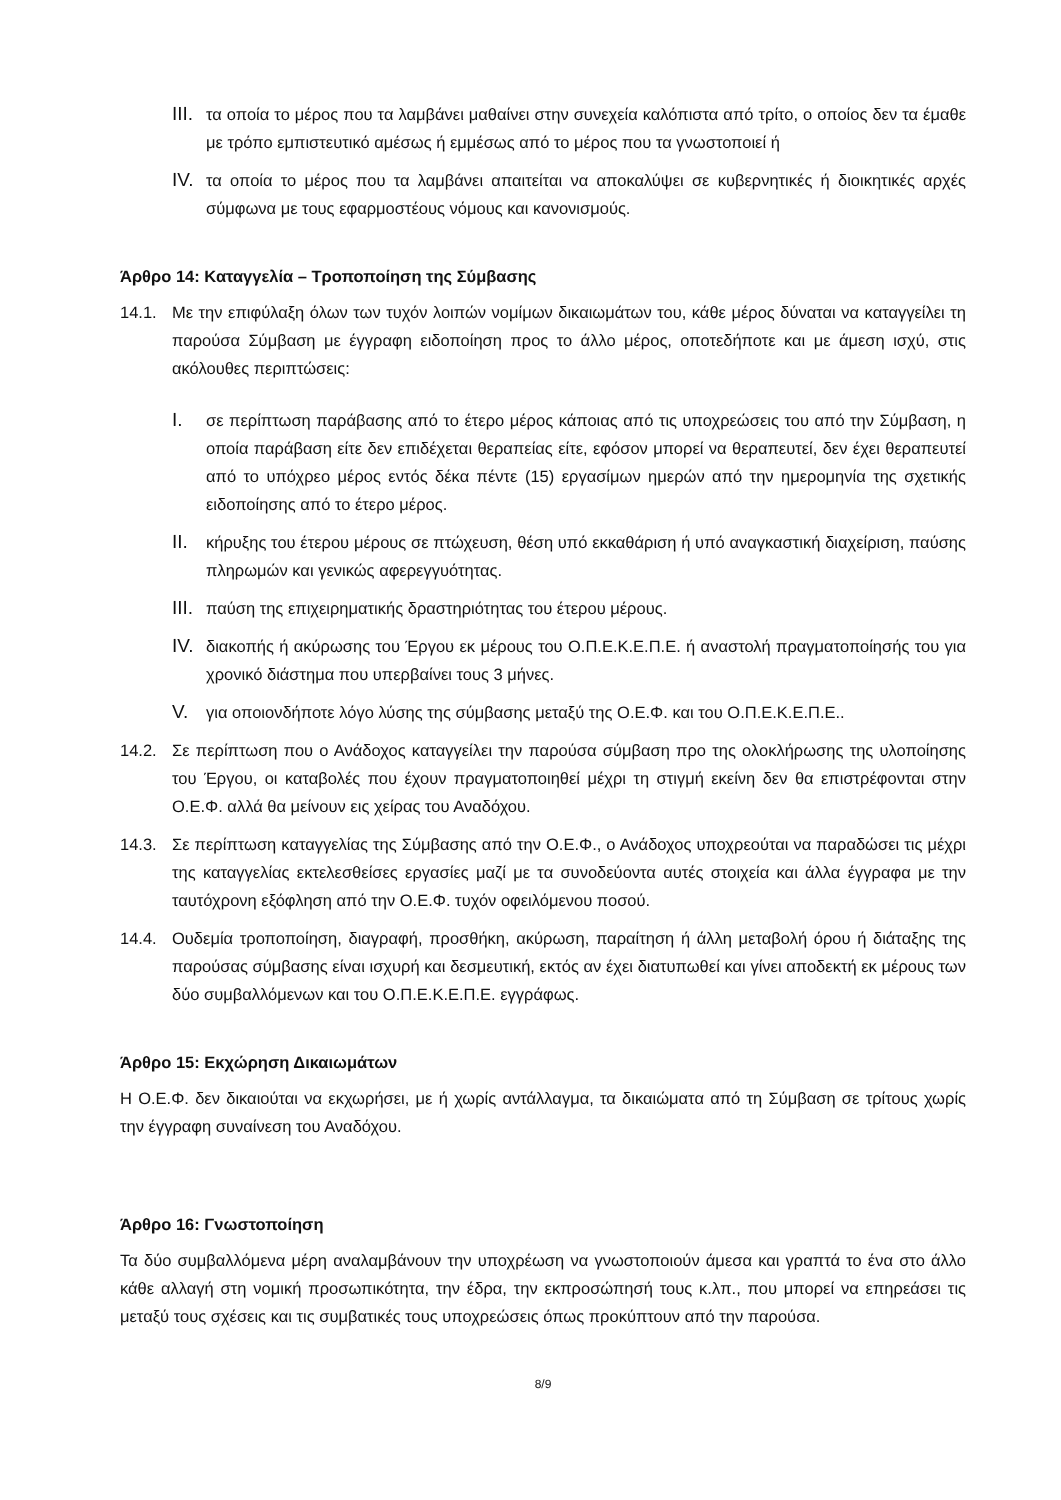III.
τα οποία το μέρος που τα λαμβάνει μαθαίνει στην συνεχεία καλόπιστα από τρίτο, ο οποίος δεν τα έμαθε με τρόπο εμπιστευτικό αμέσως ή εμμέσως από το μέρος που τα γνωστοποιεί ή
IV.
τα οποία το μέρος που τα λαμβάνει απαιτείται να αποκαλύψει σε κυβερνητικές ή διοικητικές αρχές σύμφωνα με τους εφαρμοστέους νόμους και κανονισμούς.
Άρθρο 14: Καταγγελία – Τροποποίηση της Σύμβασης
14.1. Με την επιφύλαξη όλων των τυχόν λοιπών νομίμων δικαιωμάτων του, κάθε μέρος δύναται να καταγγείλει τη παρούσα Σύμβαση με έγγραφη ειδοποίηση προς το άλλο μέρος, οποτεδήποτε και με άμεση ισχύ, στις ακόλουθες περιπτώσεις:
I.
σε περίπτωση παράβασης από το έτερο μέρος κάποιας από τις υποχρεώσεις του από την Σύμβαση, η οποία παράβαση είτε δεν επιδέχεται θεραπείας είτε, εφόσον μπορεί να θεραπευτεί, δεν έχει θεραπευτεί από το υπόχρεο μέρος εντός δέκα πέντε (15) εργασίμων ημερών από την ημερομηνία της σχετικής ειδοποίησης από το έτερο μέρος.
II.
κήρυξης του έτερου μέρους σε πτώχευση, θέση υπό εκκαθάριση ή υπό αναγκαστική διαχείριση, παύσης πληρωμών και γενικώς αφερεγγυότητας.
III.
παύση της επιχειρηματικής δραστηριότητας του έτερου μέρους.
IV.
διακοπής ή ακύρωσης του Έργου εκ μέρους του Ο.Π.Ε.Κ.Ε.Π.Ε. ή αναστολή πραγματοποίησής του για χρονικό διάστημα που υπερβαίνει τους 3 μήνες.
V.
για οποιονδήποτε λόγο λύσης της σύμβασης μεταξύ της Ο.Ε.Φ. και του Ο.Π.Ε.Κ.Ε.Π.Ε..
14.2. Σε περίπτωση που ο Ανάδοχος καταγγείλει την παρούσα σύμβαση προ της ολοκλήρωσης της υλοποίησης του Έργου, οι καταβολές που έχουν πραγματοποιηθεί μέχρι τη στιγμή εκείνη δεν θα επιστρέφονται στην Ο.Ε.Φ. αλλά θα μείνουν εις χείρας του Αναδόχου.
14.3. Σε περίπτωση καταγγελίας της Σύμβασης από την Ο.Ε.Φ., ο Ανάδοχος υποχρεούται να παραδώσει τις μέχρι της καταγγελίας εκτελεσθείσες εργασίες μαζί με τα συνοδεύοντα αυτές στοιχεία και άλλα έγγραφα με την ταυτόχρονη εξόφληση από την Ο.Ε.Φ. τυχόν οφειλόμενου ποσού.
14.4. Ουδεμία τροποποίηση, διαγραφή, προσθήκη, ακύρωση, παραίτηση ή άλλη μεταβολή όρου ή διάταξης της παρούσας σύμβασης είναι ισχυρή και δεσμευτική, εκτός αν έχει διατυπωθεί και γίνει αποδεκτή εκ μέρους των δύο συμβαλλόμενων και του Ο.Π.Ε.Κ.Ε.Π.Ε. εγγράφως.
Άρθρο 15: Εκχώρηση Δικαιωμάτων
Η Ο.Ε.Φ. δεν δικαιούται να εκχωρήσει, με ή χωρίς αντάλλαγμα, τα δικαιώματα από τη Σύμβαση σε τρίτους χωρίς την έγγραφη συναίνεση του Αναδόχου.
Άρθρο 16: Γνωστοποίηση
Τα δύο συμβαλλόμενα μέρη αναλαμβάνουν την υποχρέωση να γνωστοποιούν άμεσα και γραπτά το ένα στο άλλο κάθε αλλαγή στη νομική προσωπικότητα, την έδρα, την εκπροσώπησή τους κ.λπ., που μπορεί να επηρεάσει τις μεταξύ τους σχέσεις και τις συμβατικές τους υποχρεώσεις όπως προκύπτουν από την παρούσα.
8/9